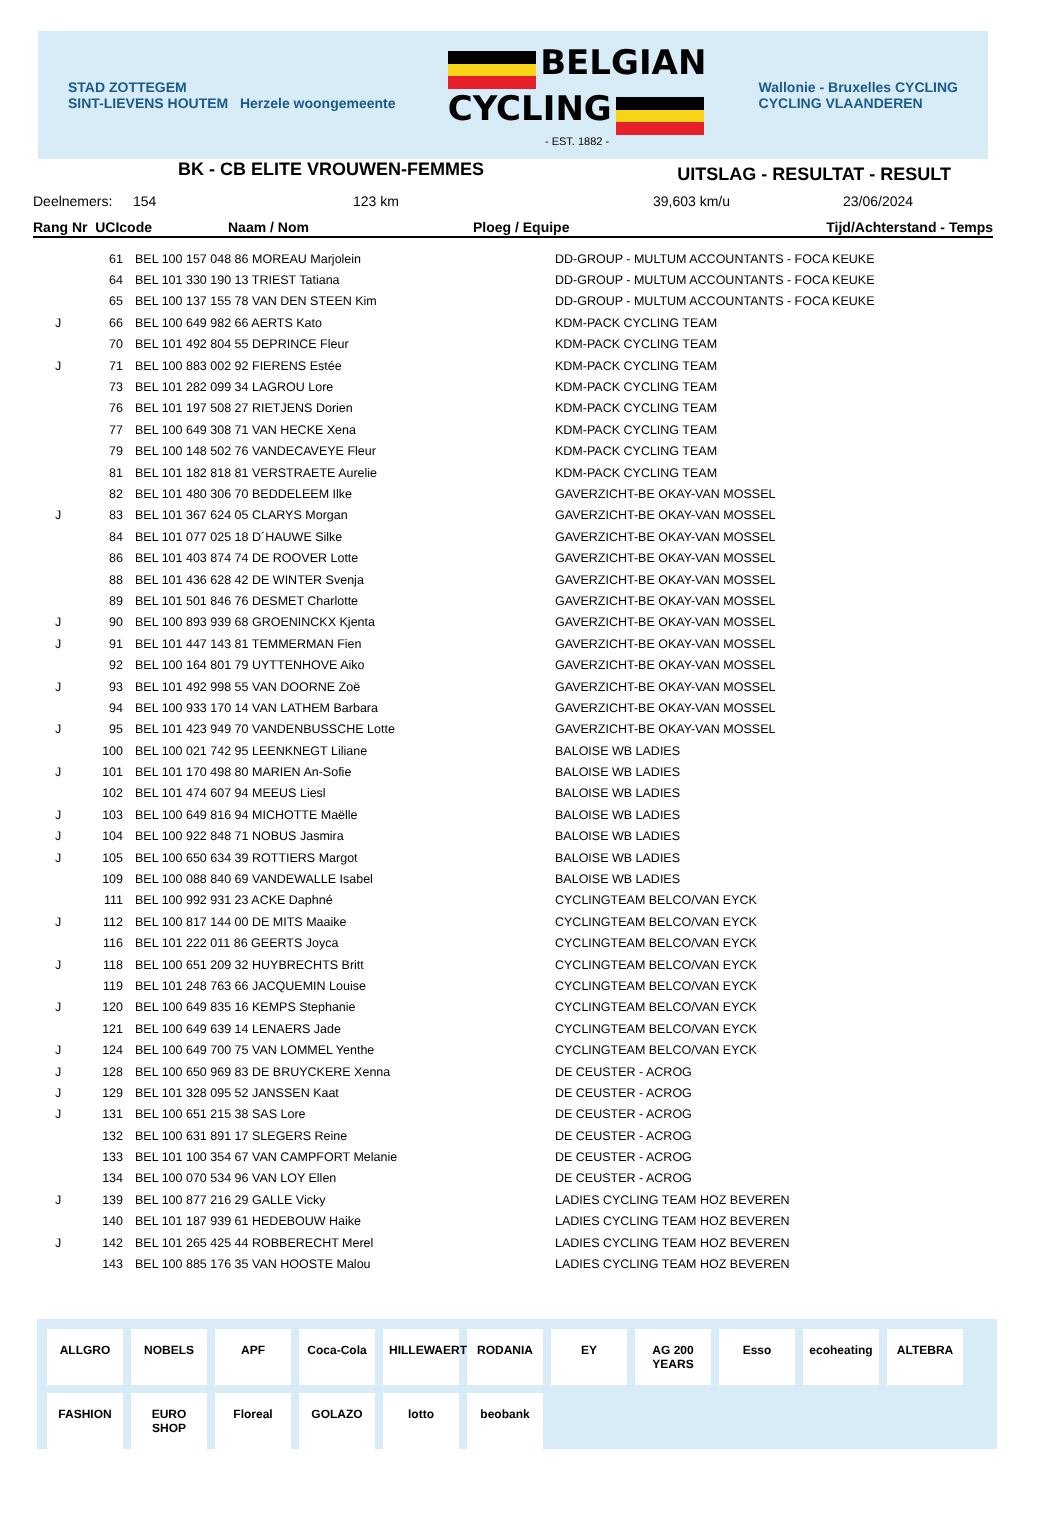STAD ZOTTEGEM
SINT-LIEVENS HOUTEM Herzele woongemeente
BELGIAN
CYCLING
- EST. 1882 -
Wallonie - Bruxelles CYCLING
CYCLING VLAANDEREN
BK - CB ELITE VROUWEN-FEMMES UITSLAG - RESULTAT - RESULT
Deelnemers: 154 123 km 39,603 km/u 23/06/2024
Rang Nr UCIcode Naam / Nom Ploeg / Equipe Tijd/Achterstand - Temps
| | 61 | BEL 100 157 048 86 MOREAU Marjolein | DD-GROUP - MULTUM ACCOUNTANTS - FOCA KEUKE |
| | 64 | BEL 101 330 190 13 TRIEST Tatiana | DD-GROUP - MULTUM ACCOUNTANTS - FOCA KEUKE |
| | 65 | BEL 100 137 155 78 VAN DEN STEEN Kim | DD-GROUP - MULTUM ACCOUNTANTS - FOCA KEUKE |
| J | 66 | BEL 100 649 982 66 AERTS Kato | KDM-PACK CYCLING TEAM |
| | 70 | BEL 101 492 804 55 DEPRINCE Fleur | KDM-PACK CYCLING TEAM |
| J | 71 | BEL 100 883 002 92 FIERENS Estée | KDM-PACK CYCLING TEAM |
| | 73 | BEL 101 282 099 34 LAGROU Lore | KDM-PACK CYCLING TEAM |
| | 76 | BEL 101 197 508 27 RIETJENS Dorien | KDM-PACK CYCLING TEAM |
| | 77 | BEL 100 649 308 71 VAN HECKE Xena | KDM-PACK CYCLING TEAM |
| | 79 | BEL 100 148 502 76 VANDECAVEYE Fleur | KDM-PACK CYCLING TEAM |
| | 81 | BEL 101 182 818 81 VERSTRAETE Aurelie | KDM-PACK CYCLING TEAM |
| | 82 | BEL 101 480 306 70 BEDDELEEM Ilke | GAVERZICHT-BE OKAY-VAN MOSSEL |
| J | 83 | BEL 101 367 624 05 CLARYS Morgan | GAVERZICHT-BE OKAY-VAN MOSSEL |
| | 84 | BEL 101 077 025 18 D´HAUWE Silke | GAVERZICHT-BE OKAY-VAN MOSSEL |
| | 86 | BEL 101 403 874 74 DE ROOVER Lotte | GAVERZICHT-BE OKAY-VAN MOSSEL |
| | 88 | BEL 101 436 628 42 DE WINTER Svenja | GAVERZICHT-BE OKAY-VAN MOSSEL |
| | 89 | BEL 101 501 846 76 DESMET Charlotte | GAVERZICHT-BE OKAY-VAN MOSSEL |
| J | 90 | BEL 100 893 939 68 GROENINCKX Kjenta | GAVERZICHT-BE OKAY-VAN MOSSEL |
| J | 91 | BEL 101 447 143 81 TEMMERMAN Fien | GAVERZICHT-BE OKAY-VAN MOSSEL |
| | 92 | BEL 100 164 801 79 UYTTENHOVE Aiko | GAVERZICHT-BE OKAY-VAN MOSSEL |
| J | 93 | BEL 101 492 998 55 VAN DOORNE Zoë | GAVERZICHT-BE OKAY-VAN MOSSEL |
| | 94 | BEL 100 933 170 14 VAN LATHEM Barbara | GAVERZICHT-BE OKAY-VAN MOSSEL |
| J | 95 | BEL 101 423 949 70 VANDENBUSSCHE Lotte | GAVERZICHT-BE OKAY-VAN MOSSEL |
| | 100 | BEL 100 021 742 95 LEENKNEGT Liliane | BALOISE WB LADIES |
| J | 101 | BEL 101 170 498 80 MARIEN An-Sofie | BALOISE WB LADIES |
| | 102 | BEL 101 474 607 94 MEEUS Liesl | BALOISE WB LADIES |
| J | 103 | BEL 100 649 816 94 MICHOTTE Maëlle | BALOISE WB LADIES |
| J | 104 | BEL 100 922 848 71 NOBUS Jasmira | BALOISE WB LADIES |
| J | 105 | BEL 100 650 634 39 ROTTIERS Margot | BALOISE WB LADIES |
| | 109 | BEL 100 088 840 69 VANDEWALLE Isabel | BALOISE WB LADIES |
| | 111 | BEL 100 992 931 23 ACKE Daphné | CYCLINGTEAM BELCO/VAN EYCK |
| J | 112 | BEL 100 817 144 00 DE MITS Maaike | CYCLINGTEAM BELCO/VAN EYCK |
| | 116 | BEL 101 222 011 86 GEERTS Joyca | CYCLINGTEAM BELCO/VAN EYCK |
| J | 118 | BEL 100 651 209 32 HUYBRECHTS Britt | CYCLINGTEAM BELCO/VAN EYCK |
| | 119 | BEL 101 248 763 66 JACQUEMIN Louise | CYCLINGTEAM BELCO/VAN EYCK |
| J | 120 | BEL 100 649 835 16 KEMPS Stephanie | CYCLINGTEAM BELCO/VAN EYCK |
| | 121 | BEL 100 649 639 14 LENAERS Jade | CYCLINGTEAM BELCO/VAN EYCK |
| J | 124 | BEL 100 649 700 75 VAN LOMMEL Yenthe | CYCLINGTEAM BELCO/VAN EYCK |
| J | 128 | BEL 100 650 969 83 DE BRUYCKERE Xenna | DE CEUSTER - ACROG |
| J | 129 | BEL 101 328 095 52 JANSSEN Kaat | DE CEUSTER - ACROG |
| J | 131 | BEL 100 651 215 38 SAS Lore | DE CEUSTER - ACROG |
| | 132 | BEL 100 631 891 17 SLEGERS Reine | DE CEUSTER - ACROG |
| | 133 | BEL 101 100 354 67 VAN CAMPFORT Melanie | DE CEUSTER - ACROG |
| | 134 | BEL 100 070 534 96 VAN LOY Ellen | DE CEUSTER - ACROG |
| J | 139 | BEL 100 877 216 29 GALLE Vicky | LADIES CYCLING TEAM HOZ BEVEREN |
| | 140 | BEL 101 187 939 61 HEDEBOUW Haike | LADIES CYCLING TEAM HOZ BEVEREN |
| J | 142 | BEL 101 265 425 44 ROBBERECHT Merel | LADIES CYCLING TEAM HOZ BEVEREN |
| | 143 | BEL 100 885 176 35 VAN HOOSTE Malou | LADIES CYCLING TEAM HOZ BEVEREN |
ALLGRO NOBELS APF Coca-Cola HILLEWAERT RODANIA EY AG 200 YEARS Esso ecoheating ALTEBRA FASHION EURO SHOP Floreal GOLAZO lotto beobank